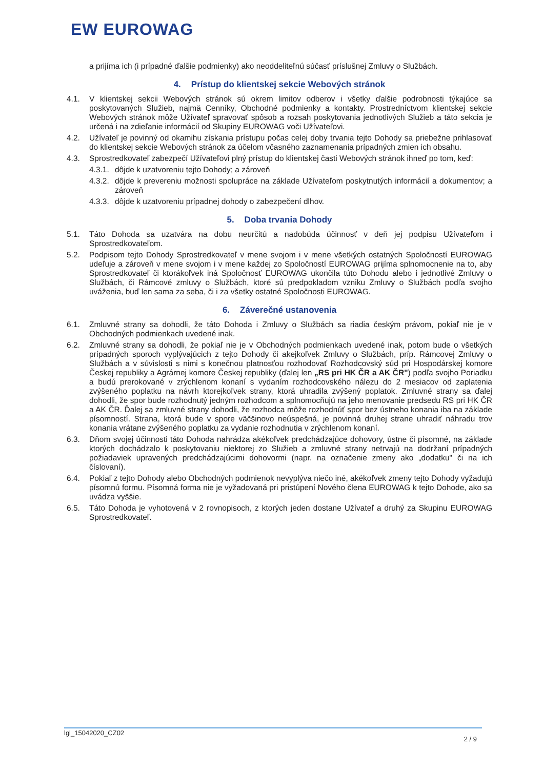EW EUROWAG
a prijíma ich (i prípadné ďalšie podmienky) ako neoddeliteľnú súčasť príslušnej Zmluvy o Službách.
4. Prístup do klientskej sekcie Webových stránok
4.1. V klientskej sekcii Webových stránok sú okrem limitov odberov i všetky ďalšie podrobnosti týkajúce sa poskytovaných Služieb, najmä Cenníky, Obchodné podmienky a kontakty. Prostredníctvom klientskej sekcie Webových stránok môže Užívateľ spravovať spôsob a rozsah poskytovania jednotlivých Služieb a táto sekcia je určená i na zdieľanie informácií od Skupiny EUROWAG voči Užívateľovi.
4.2. Užívateľ je povinný od okamihu získania prístupu počas celej doby trvania tejto Dohody sa priebežne prihlasovať do klientskej sekcie Webových stránok za účelom včasného zaznamenania prípadných zmien ich obsahu.
4.3. Sprostredkovateľ zabezpečí Užívateľovi plný prístup do klientskej časti Webových stránok ihneď po tom, keď:
4.3.1.
dôjde k uzatvoreniu tejto Dohody; a zároveň
4.3.2.
dôjde k prevereniu možnosti spolupráce na základe Užívateľom poskytnutých informácií a dokumentov; a zároveň
4.3.3.
dôjde k uzatvoreniu prípadnej dohody o zabezpečení dlhov.
5. Doba trvania Dohody
5.1. Táto Dohoda sa uzatvára na dobu neurčitú a nadobúda účinnosť v deň jej podpisu Užívateľom i Sprostredkovateľom.
5.2. Podpisom tejto Dohody Sprostredkovateľ v mene svojom i v mene všetkých ostatných Spoločností EUROWAG udeľuje a zároveň v mene svojom i v mene každej zo Spoločností EUROWAG prijíma splnomocnenie na to, aby Sprostredkovateľ či ktorákoľvek iná Spoločnosť EUROWAG ukončila túto Dohodu alebo i jednotlivé Zmluvy o Službách, či Rámcové zmluvy o Službách, ktoré sú predpokladom vzniku Zmluvy o Službách podľa svojho uváženia, buď len sama za seba, či i za všetky ostatné Spoločnosti EUROWAG.
6. Záverečné ustanovenia
6.1. Zmluvné strany sa dohodli, že táto Dohoda i Zmluvy o Službách sa riadia českým právom, pokiaľ nie je v Obchodných podmienkach uvedené inak.
6.2. Zmluvné strany sa dohodli, že pokiaľ nie je v Obchodných podmienkach uvedené inak, potom bude o všetkých prípadných sporoch vyplývajúcich z tejto Dohody či akejkoľvek Zmluvy o Službách, príp. Rámcovej Zmluvy o Službách a v súvislosti s nimi s konečnou platnosťou rozhodovať Rozhodcovský súd pri Hospodárskej komore Českej republiky a Agrárnej komore Českej republiky (ďalej len „RS pri HK ČR a AK ČR") podľa svojho Poriadku a budú prerokované v zrýchlenom konaní s vydaním rozhodcovského nálezu do 2 mesiacov od zaplatenia zvýšeného poplatku na návrh ktorejkoľvek strany, ktorá uhradila zvýšený poplatok. Zmluvné strany sa ďalej dohodli, že spor bude rozhodnutý jedným rozhodcom a splnomocňujú na jeho menovanie predsedu RS pri HK ČR a AK ČR. Ďalej sa zmluvné strany dohodli, že rozhodca môže rozhodnúť spor bez ústneho konania iba na základe písomností. Strana, ktorá bude v spore väčšinovo neúspešná, je povinná druhej strane uhradiť náhradu trov konania vrátane zvýšeného poplatku za vydanie rozhodnutia v zrýchlenom konaní.
6.3. Dňom svojej účinnosti táto Dohoda nahrádza akékoľvek predchádzajúce dohovory, ústne či písomné, na základe ktorých dochádzalo k poskytovaniu niektorej zo Služieb a zmluvné strany netrvajú na dodržaní prípadných požiadaviek upravených predchádzajúcimi dohovormi (napr. na označenie zmeny ako „dodatku" či na ich číslovaní).
6.4. Pokiaľ z tejto Dohody alebo Obchodných podmienok nevyplýva niečo iné, akékoľvek zmeny tejto Dohody vyžadujú písomnú formu. Písomná forma nie je vyžadovaná pri pristúpení Nového člena EUROWAG k tejto Dohode, ako sa uvádza vyššie.
6.5. Táto Dohoda je vyhotovená v 2 rovnopisoch, z ktorých jeden dostane Užívateľ a druhý za Skupinu EUROWAG Sprostredkovateľ.
lgl_15042020_CZ02
2 / 9